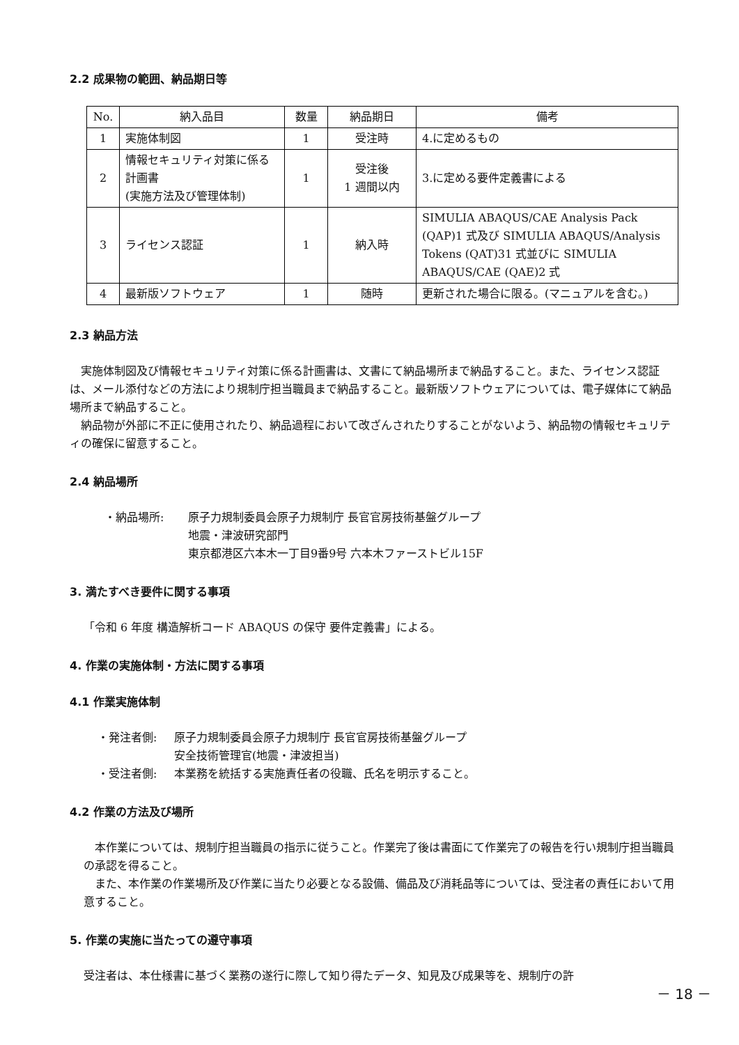2.2 成果物の範囲、納品期日等
| No. | 納入品目 | 数量 | 納品期日 | 備考 |
| --- | --- | --- | --- | --- |
| 1 | 実施体制図 | 1 | 受注時 | 4.に定めるもの |
| 2 | 情報セキュリティ対策に係る計画書 (実施方法及び管理体制) | 1 | 受注後 1 週間以内 | 3.に定める要件定義書による |
| 3 | ライセンス認証 | 1 | 納入時 | SIMULIA ABAQUS/CAE Analysis Pack (QAP)1 式及び SIMULIA ABAQUS/Analysis Tokens (QAT)31 式並びに SIMULIA ABAQUS/CAE (QAE)2 式 |
| 4 | 最新版ソフトウェア | 1 | 随時 | 更新された場合に限る。(マニュアルを含む。) |
2.3 納品方法
実施体制図及び情報セキュリティ対策に係る計画書は、文書にて納品場所まで納品すること。また、ライセンス認証は、メール添付などの方法により規制庁担当職員まで納品すること。最新版ソフトウェアについては、電子媒体にて納品場所まで納品すること。
納品物が外部に不正に使用されたり、納品過程において改ざんされたりすることがないよう、納品物の情報セキュリティの確保に留意すること。
2.4 納品場所
・納品場所: 原子力規制委員会原子力規制庁 長官官房技術基盤グループ
地震・津波研究部門
東京都港区六本木一丁目9番9号 六本木ファーストビル15F
3. 満たすべき要件に関する事項
「令和 6 年度 構造解析コード ABAQUS の保守 要件定義書」による。
4. 作業の実施体制・方法に関する事項
4.1 作業実施体制
・発注者側: 原子力規制委員会原子力規制庁 長官官房技術基盤グループ
安全技術管理官(地震・津波担当)
・受注者側: 本業務を統括する実施責任者の役職、氏名を明示すること。
4.2 作業の方法及び場所
本作業については、規制庁担当職員の指示に従うこと。作業完了後は書面にて作業完了の報告を行い規制庁担当職員の承認を得ること。
また、本作業の作業場所及び作業に当たり必要となる設備、備品及び消耗品等については、受注者の責任において用意すること。
5. 作業の実施に当たっての遵守事項
受注者は、本仕様書に基づく業務の遂行に際して知り得たデータ、知見及び成果等を、規制庁の許
－ 18 －